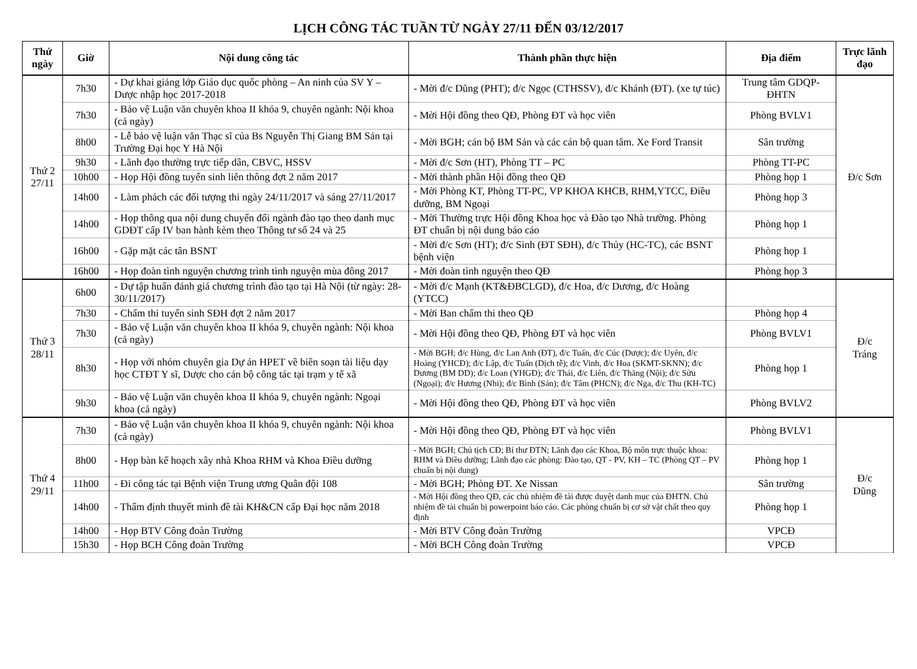LỊCH CÔNG TÁC TUẦN TỪ NGÀY 27/11 ĐẾN 03/12/2017
| Thứ ngày | Giờ | Nội dung công tác | Thành phần thực hiện | Địa điểm | Trực lãnh đạo |
| --- | --- | --- | --- | --- | --- |
| Thứ 2 27/11 | 7h30 | - Dự khai giảng lớp Giáo dục quốc phòng – An ninh của SV Y – Dược nhập học 2017-2018 | - Mời đ/c Dũng (PHT); đ/c Ngọc (CTHSSV), đ/c Khánh (ĐT). (xe tự túc) | Trung tâm GDQP-ĐHTN | Đ/c Sơn |
| | 7h30 | - Bảo vệ Luận văn chuyên khoa II khóa 9, chuyên ngành: Nội khoa (cả ngày) | - Mời Hội đồng theo QĐ, Phòng ĐT và học viên | Phòng BVLV1 | |
| | 8h00 | - Lễ bảo vệ luận văn Thạc sĩ của Bs Nguyễn Thị Giang BM Sản tại Trường Đại học Y Hà Nội | - Mời BGH; cán bộ BM Sản và các cán bộ quan tâm. Xe Ford Transit | Sân trường | |
| | 9h30 | - Lãnh đạo thường trực tiếp dân, CBVC, HSSV | - Mời đ/c Sơn (HT), Phòng TT – PC | Phòng TT-PC | |
| | 10h00 | - Họp Hội đồng tuyển sinh liên thông đợt 2 năm 2017 | - Mời thành phần Hội đồng theo QĐ | Phòng họp 1 | |
| | 14h00 | - Làm phách các đối tượng thi ngày 24/11/2017 và sáng 27/11/2017 | - Mời Phòng KT, Phòng TT-PC, VP KHOA KHCB, RHM,YTCC, Điều dưỡng, BM Ngoại | Phòng họp 3 | |
| | 14h00 | - Họp thông qua nội dung chuyển đổi ngành đào tạo theo danh mục GDĐT cấp IV ban hành kèm theo Thông tư số 24 và 25 | - Mời Thường trực Hội đồng Khoa học và Đào tạo Nhà trường. Phòng ĐT chuẩn bị nội dung báo cáo | Phòng họp 1 | |
| | 16h00 | - Gặp mặt các tân BSNT | - Mời đ/c Sơn (HT); đ/c Sinh (ĐT SĐH), đ/c Thủy (HC-TC), các BSNT bệnh viện | Phòng họp 1 | |
| | 16h00 | - Họp đoàn tình nguyện chương trình tình nguyện mùa đông 2017 | - Mời đoàn tình nguyện theo QĐ | Phòng họp 3 | |
| Thứ 3 28/11 | 6h00 | - Dự tập huấn đánh giá chương trình đào tạo tại Hà Nội (từ ngày: 28-30/11/2017) | - Mời đ/c Mạnh (KT&ĐBCLGD), đ/c Hoa, đ/c Dương, đ/c Hoàng (YTCC) | | Đ/c Tráng |
| | 7h30 | - Chấm thi tuyển sinh SĐH đợt 2 năm 2017 | - Mời Ban chấm thi theo QĐ | Phòng họp 4 | |
| | 7h30 | - Bảo vệ Luận văn chuyên khoa II khóa 9, chuyên ngành: Nội khoa (cả ngày) | - Mời Hội đồng theo QĐ, Phòng ĐT và học viên | Phòng BVLV1 | |
| | 8h30 | - Họp với nhóm chuyên gia Dự án HPET về biên soạn tài liệu dạy học CTĐT Y sĩ, Dược cho cán bộ công tác tại trạm y tế xã | - Mời BGH; đ/c Hùng, đ/c Lan Anh (ĐT), đ/c Tuấn, đ/c Cúc (Dược); đ/c Uyên, đ/c Hoàng (YHCĐ); đ/c Lập, đ/c Tuấn (Dịch tễ); đ/c Vinh, đ/c Hoa (SKMT-SKNN); đ/c Dương (BM DD); đ/c Loan (YHGĐ); đ/c Thái, đ/c Liên, đ/c Thăng (Nội); đ/c Sửu (Ngoại); đ/c Hương (Nhi); đ/c Bình (Sản); đ/c Tâm (PHCN); đ/c Nga, đ/c Thu (KH-TC) | Phòng họp 1 | |
| | 9h30 | - Bảo vệ Luận văn chuyên khoa II khóa 9, chuyên ngành: Ngoại khoa (cả ngày) | - Mời Hội đồng theo QĐ, Phòng ĐT và học viên | Phòng BVLV2 | |
| Thứ 4 29/11 | 7h30 | - Bảo vệ Luận văn chuyên khoa II khóa 9, chuyên ngành: Nội khoa (cả ngày) | - Mời Hội đồng theo QĐ, Phòng ĐT và học viên | Phòng BVLV1 | Đ/c Dũng |
| | 8h00 | - Họp bàn kế hoạch xây nhà Khoa RHM và Khoa Điều dưỡng | - Mời BGH; Chủ tịch CĐ; Bí thư ĐTN; Lãnh đạo các Khoa, Bộ môn trực thuộc khoa: RHM và Điều dưỡng; Lãnh đạo các phòng: Đào tạo, QT - PV, KH – TC (Phòng QT – PV chuẩn bị nội dung) | Phòng họp 1 | |
| | 11h00 | - Đi công tác tại Bệnh viện Trung ương Quân đội 108 | - Mời BGH; Phòng ĐT. Xe Nissan | Sân trường | |
| | 14h00 | - Thẩm định thuyết minh đề tài KH&CN cấp Đại học năm 2018 | - Mời Hội đồng theo QĐ, các chủ nhiệm đề tài được duyệt danh mục của ĐHTN. Chủ nhiệm đề tài chuẩn bị powerpoint báo cáo. Các phòng chuẩn bị cơ sở vật chất theo quy định | Phòng họp 1 | |
| | 14h00 | - Họp BTV Công đoàn Trường | - Mời BTV Công đoàn Trường | VPCĐ | |
| | 15h30 | - Họp BCH Công đoàn Trường | - Mời BCH Công đoàn Trường | VPCĐ | |